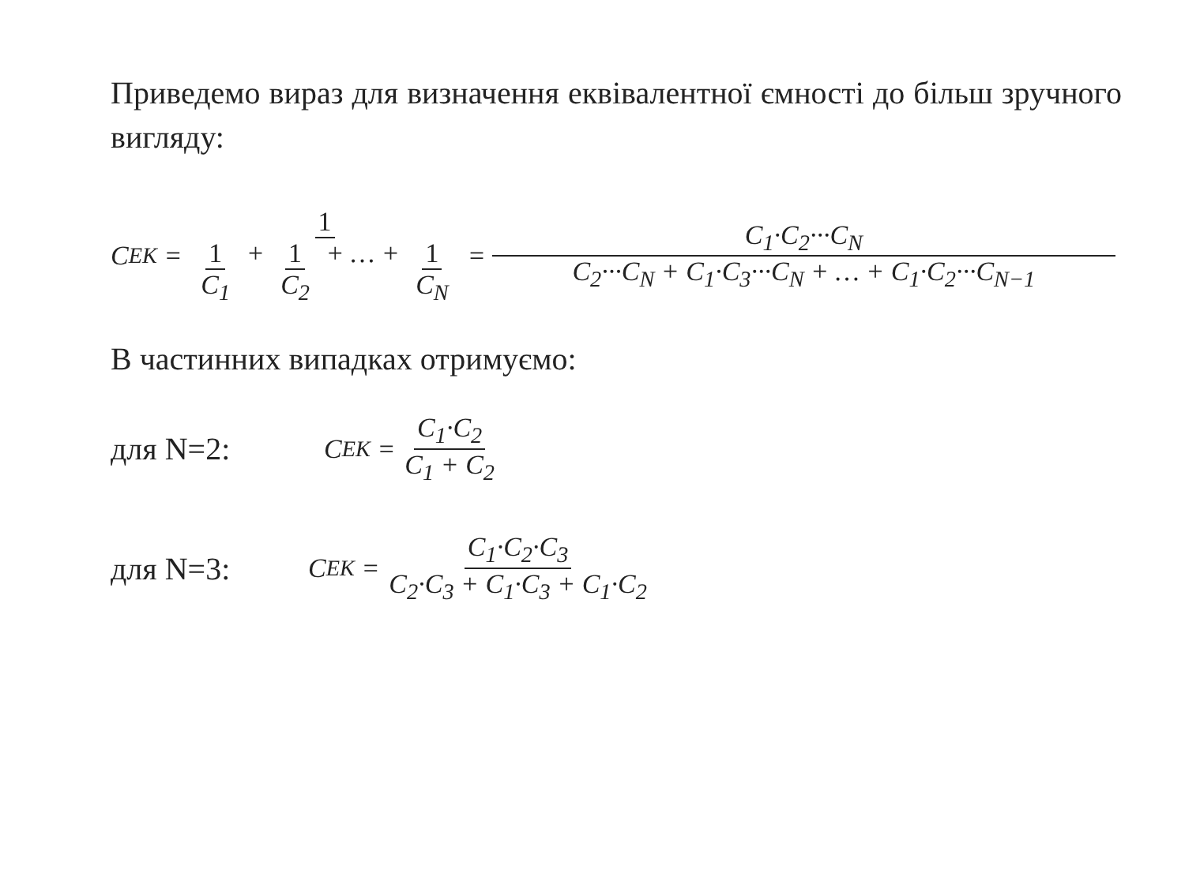Приведемо вираз для визначення еквівалентної ємності до більш зручного вигляду:
C<sub>EK</sub> = 1 1 C<sub>1</sub> + 1 C<sub>2</sub> + … + 1 C<sub>N</sub> = C<sub>1</sub>·C<sub>2</sub>···C<sub>N</sub> C<sub>2</sub>···C<sub>N</sub> + C<sub>1</sub>·C<sub>3</sub>···C<sub>N</sub> + … + C<sub>1</sub>·C<sub>2</sub>···C<sub>N−1</sub>
В частинних випадках отримуємо:
для N=2: C<sub>EK</sub> = C<sub>1</sub>·C<sub>2</sub> C<sub>1</sub> + C<sub>2</sub>
для N=3: C<sub>EK</sub> = C<sub>1</sub>·C<sub>2</sub>·C<sub>3</sub> C<sub>2</sub>·C<sub>3</sub> + C<sub>1</sub>·C<sub>3</sub> + C<sub>1</sub>·C<sub>2</sub>